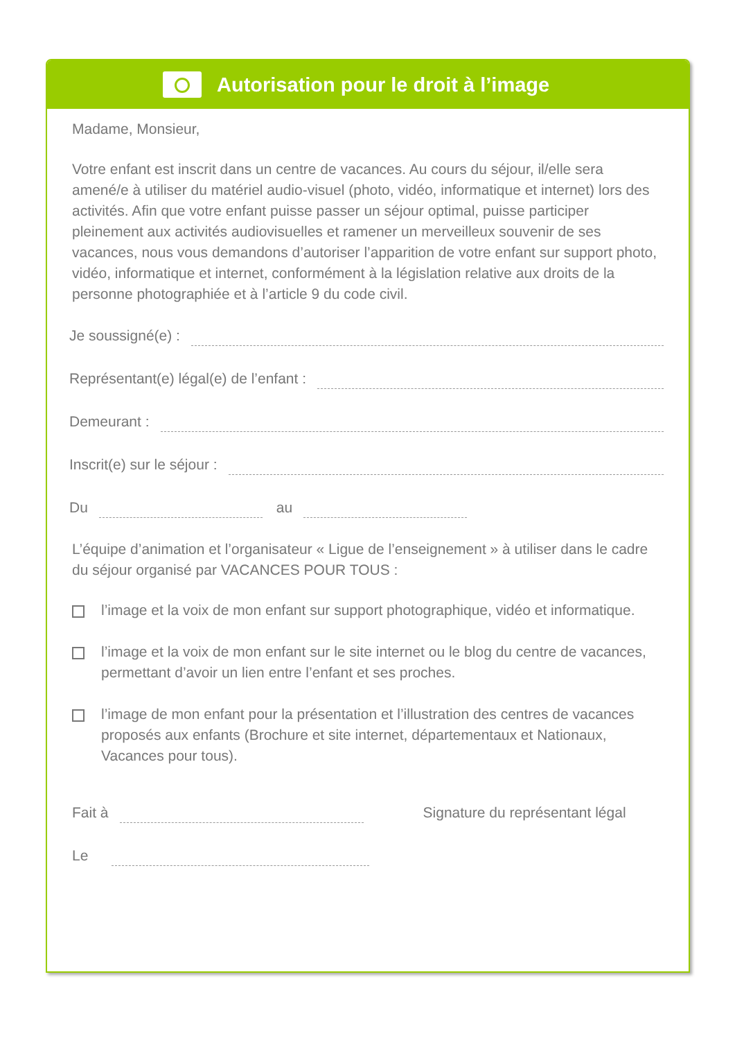Autorisation pour le droit à l’image
Madame, Monsieur,
Votre enfant est inscrit dans un centre de vacances. Au cours du séjour, il/elle sera amené/e à utiliser du matériel audio-visuel (photo, vidéo, informatique et internet) lors des activités. Afin que votre enfant puisse passer un séjour optimal, puisse participer pleinement aux activités audiovisuelles et ramener un merveilleux souvenir de ses vacances, nous vous demandons d’autoriser l’apparition de votre enfant sur support photo, vidéo, informatique et internet, conformément à la législation relative aux droits de la personne photographiée et à l’article 9 du code civil.
Je soussigné(e) :
Représentant(e) légal(e) de l’enfant :
Demeurant :
Inscrit(e) sur le séjour :
Du au
L’équipe d’animation et l’organisateur « Ligue de l’enseignement » à utiliser dans le cadre du séjour organisé par VACANCES POUR TOUS :
l’image et la voix de mon enfant sur support photographique, vidéo et informatique.
l’image et la voix de mon enfant sur le site internet ou le blog du centre de vacances, permettant d’avoir un lien entre l’enfant et ses proches.
l’image de mon enfant pour la présentation et l’illustration des centres de vacances proposés aux enfants (Brochure et site internet, départementaux et Nationaux, Vacances pour tous).
Fait à Signature du représentant légal
Le